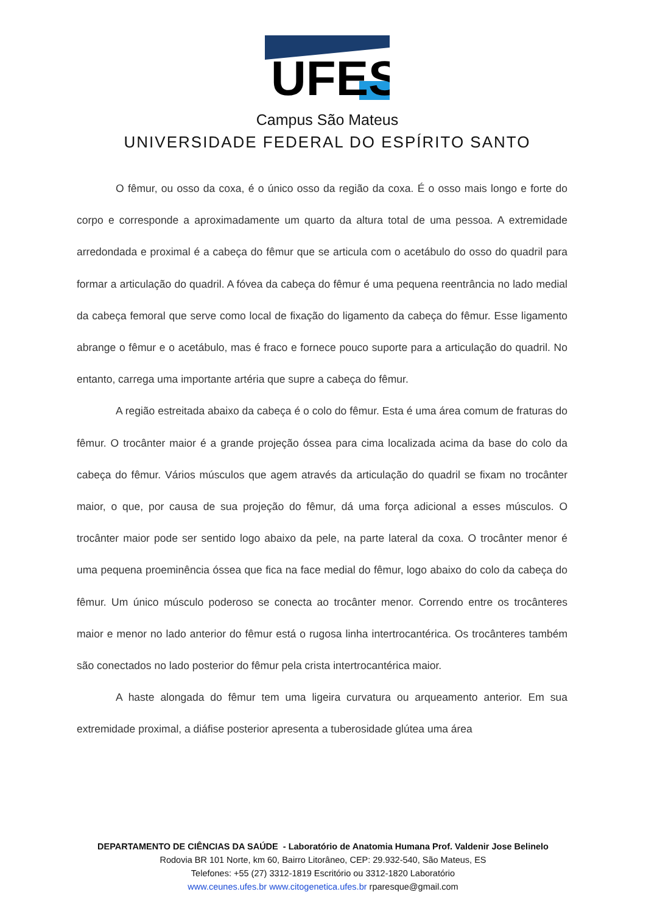UFES
Campus São Mateus
UNIVERSIDADE FEDERAL DO ESPÍRITO SANTO
O fêmur, ou osso da coxa, é o único osso da região da coxa. É o osso mais longo e forte do corpo e corresponde a aproximadamente um quarto da altura total de uma pessoa. A extremidade arredondada e proximal é a cabeça do fêmur que se articula com o acetábulo do osso do quadril para formar a articulação do quadril. A fóvea da cabeça do fêmur é uma pequena reentrância no lado medial da cabeça femoral que serve como local de fixação do ligamento da cabeça do fêmur. Esse ligamento abrange o fêmur e o acetábulo, mas é fraco e fornece pouco suporte para a articulação do quadril. No entanto, carrega uma importante artéria que supre a cabeça do fêmur.
A região estreitada abaixo da cabeça é o colo do fêmur. Esta é uma área comum de fraturas do fêmur. O trocânter maior é a grande projeção óssea para cima localizada acima da base do colo da cabeça do fêmur. Vários músculos que agem através da articulação do quadril se fixam no trocânter maior, o que, por causa de sua projeção do fêmur, dá uma força adicional a esses músculos. O trocânter maior pode ser sentido logo abaixo da pele, na parte lateral da coxa. O trocânter menor é uma pequena proeminência óssea que fica na face medial do fêmur, logo abaixo do colo da cabeça do fêmur. Um único músculo poderoso se conecta ao trocânter menor. Correndo entre os trocânteres maior e menor no lado anterior do fêmur está o rugosa linha intertrocantérica. Os trocânteres também são conectados no lado posterior do fêmur pela crista intertrocantérica maior.
A haste alongada do fêmur tem uma ligeira curvatura ou arqueamento anterior. Em sua extremidade proximal, a diáfise posterior apresenta a tuberosidade glútea uma área
DEPARTAMENTO DE CIÊNCIAS DA SAÚDE - Laboratório de Anatomia Humana Prof. Valdenir Jose Belinelo
Rodovia BR 101 Norte, km 60, Bairro Litorâneo, CEP: 29.932-540, São Mateus, ES
Telefones: +55 (27) 3312-1819 Escritório ou 3312-1820 Laboratório
www.ceunes.ufes.br www.citogenetica.ufes.br rparesque@gmail.com